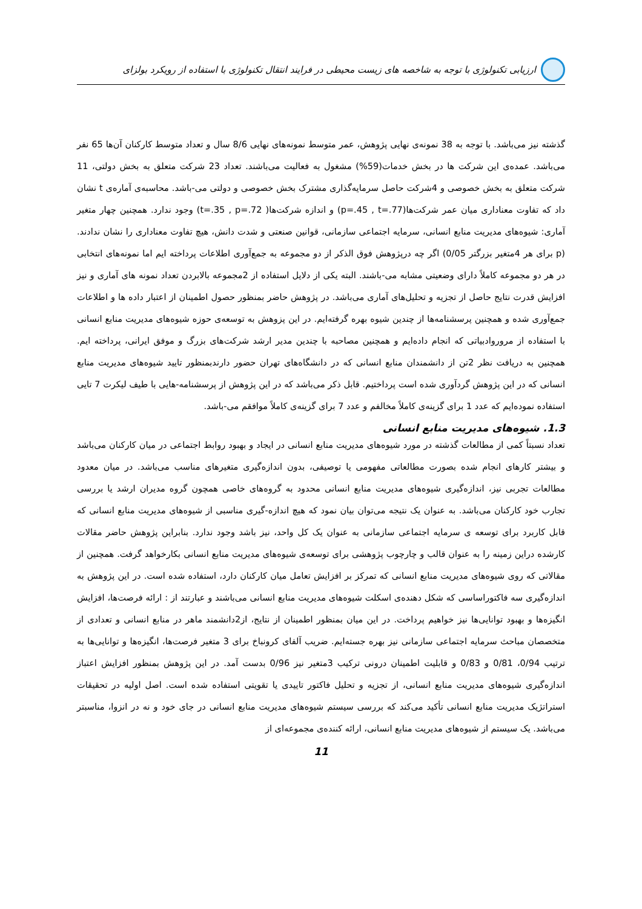ارزیابی تکنولوژی با توجه به شاخصه های زیست محیطی در فرایند انتقال تکنولوژی با استفاده از رویکرد بولزای
گذشته نیز می‌باشد. با توجه به 38 نمونه‌ی نهایی پژوهش، عمر متوسط نمونه‌های نهایی 8/6 سال و تعداد متوسط کارکنان آن‌ها 65 نفر می‌باشد. عمده‌ی این شرکت ها در بخش خدمات(59%) مشغول به فعالیت می‌باشند. تعداد 23 شرکت متعلق به بخش دولتی، 11 شرکت متعلق به بخش خصوصی و 4شرکت حاصل سرمایه‌گذاری مشترک بخش خصوصی و دولتی می-باشد. محاسبه‌ی آماره‌ی t نشان داد که تفاوت معناداری میان عمر شرکت‌ها(p=.45 , t=.77) و اندازه شرکت‌ها( t=.35 , p=.72) وجود ندارد. همچنین چهار متغیر آماری: شیوه‌های مدیریت منابع انسانی، سرمایه اجتماعی سازمانی، قوانین صنعتی و شدت دانش، هیچ تفاوت معناداری را نشان ندادند. (p برای هر 4متغیر بزرگتر 0/05) اگر چه درپژوهش فوق الذکر از دو مجموعه به جمع‌آوری اطلاعات پرداخته ایم اما نمونه‌های انتخابی در هر دو مجموعه کاملاً دارای وضعیتی مشابه می-باشند. البته یکی از دلایل استفاده از 2مجموعه بالابردن تعداد نمونه های آماری و نیز افزایش قدرت نتایج حاصل از تجزیه و تحلیل‌های آماری می‌باشد. در پژوهش حاضر بمنظور حصول اطمینان از اعتبار داده ها و اطلاعات جمع‌آوری شده و همچنین پرسشنامه‌ها از چندین شیوه بهره گرفته‌ایم. در این پزوهش به توسعه‌ی حوزه شیوه‌های مدیریت منابع انسانی با استفاده از مروروادبیاتی که انجام داده‌ایم و همچنین مصاحبه با چندین مدیر ارشد شرکت‌های بزرگ و موفق ایرانی، پرداخته ایم. همچنین به دریافت نظر 2تن از دانشمندان منابع انسانی که در دانشگاه‌های تهران حضور دارندبمنظور تایید شیوه‌های مدیریت منابع انسانی که در این پژوهش گردآوری شده است پرداختیم. قابل ذکر می‌باشد که در این پژوهش از پرسشنامه-هایی با طیف لیکرت 7 تایی استفاده نموده‌ایم که عدد 1 برای گزینه‌ی کاملاً مخالفم و عدد 7 برای گزینه‌ی کاملاً موافقم می-باشد.
1.3. شیوه‌های مدیریت منابع انسانی
تعداد نسبتاً کمی از مطالعات گذشته در مورد شیوه‌های مدیریت منابع انسانی در ایجاد و بهبود روابط اجتماعی در میان کارکنان می‌باشد و بیشتر کارهای انجام شده بصورت مطالعاتی مفهومی یا توصیفی، بدون اندازه‌گیری متغیرهای مناسب می‌باشد. در میان معدود مطالعات تجربی نیز، اندازه‌گیری شیوه‌های مدیریت منابع انسانی محدود به گروه‌های خاصی همچون گروه مدیران ارشد یا بررسی تجارب خود کارکنان می‌باشد. به عنوان یک نتیجه می‌توان بیان نمود که هیچ اندازه-گیری مناسبی از شیوه‌های مدیریت منابع انسانی که قابل کاربرد برای توسعه ی سرمایه اجتماعی سازمانی به عنوان یک کل واحد، نیز باشد وجود ندارد. بنابراین پژوهش حاضر مقالات کارشده دراین زمینه را به عنوان قالب و چارچوب پژوهشی برای توسعه‌ی شیوه‌های مدیریت منابع انسانی بکارخواهد گرفت. همچنین از مقالاتی که روی شیوه‌های مدیریت منابع انسانی که تمرکز بر افزایش تعامل میان کارکنان دارد، استفاده شده است. در این پژوهش به اندازه‌گیری سه فاکتوراساسی که شکل دهنده‌ی اسکلت شیوه‌های مدیریت منابع انسانی می‌باشند و عبارتند از : ارائه فرصت‌ها، افزایش انگیزه‌ها و بهبود توانایی‌ها نیز خواهیم پرداخت. در این میان بمنظور اطمینان از نتایج، از2دانشمند ماهر در منابع انسانی و تعدادی از متخصصان مباحث سرمایه اجتماعی سازمانی نیز بهره جسته‌ایم. ضریب آلفای کرونباخ برای 3 متغیر فرصت‌ها، انگیزه‌ها و توانایی‌ها به ترتیب 0/94، 0/81 و 0/83 و قابلیت اطمینان درونی ترکیب 3متغیر نیز 0/96 بدست آمد. در این پژوهش بمنظور افزایش اعتباز اندازه‌گیری شیوه‌های مدیریت منابع انسانی، از تجزیه و تحلیل فاکتور تاییدی یا تقویتی استفاده شده است. اصل اولیه در تحقیقات استراتژیک مدیریت منابع انسانی تأکید می‌کند که بررسی سیستم شیوه‌های مدیریت منابع انسانی در جای خود و نه در انزوا، مناسبتر می‌باشد. یک سیستم از شیوه‌های مدیریت منابع انسانی، ارائه کننده‌ی مجموعه‌ای از
11